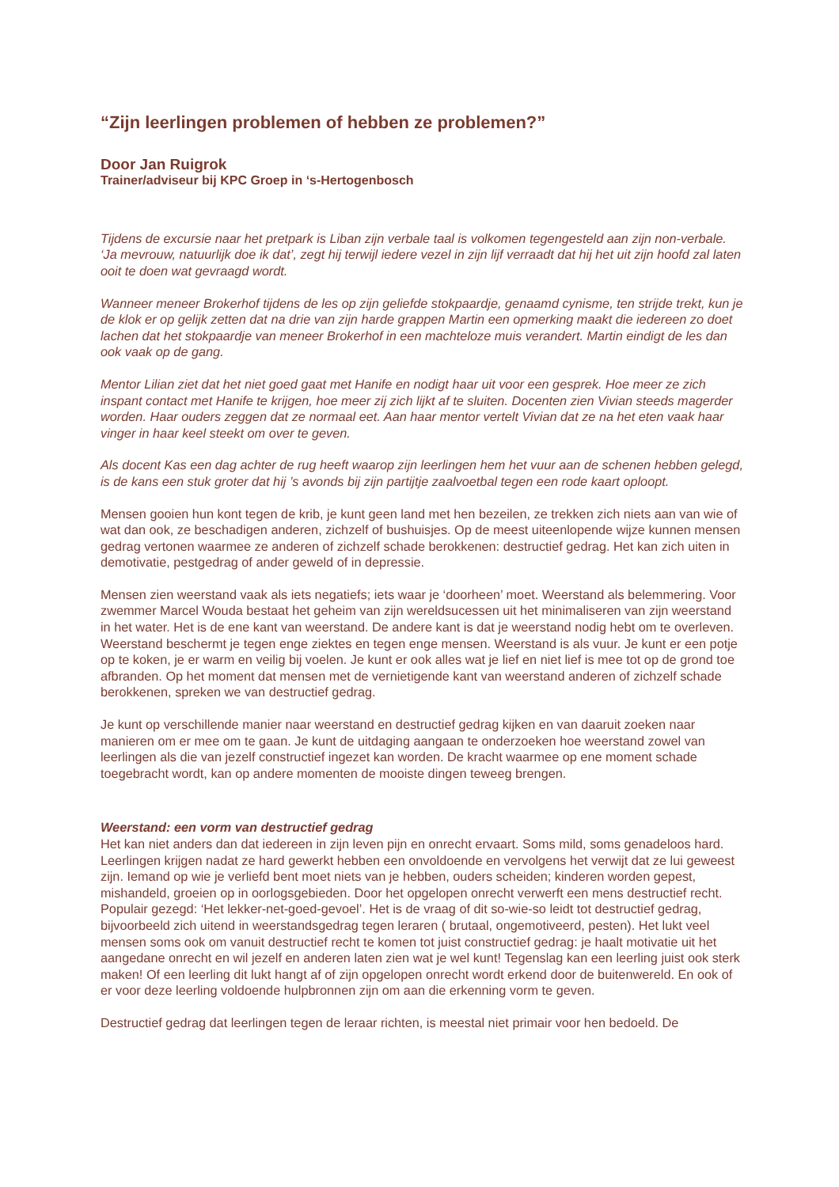“Zijn leerlingen problemen of hebben ze problemen?”
Door Jan Ruigrok
Trainer/adviseur bij KPC Groep in ‘s-Hertogenbosch
Tijdens de excursie naar het pretpark is Liban zijn verbale taal is volkomen tegengesteld aan zijn non-verbale. ‘Ja mevrouw, natuurlijk doe ik dat’, zegt hij terwijl iedere vezel in zijn lijf verraadt dat hij het uit zijn hoofd zal laten ooit te doen wat gevraagd wordt.
Wanneer meneer Brokerhof tijdens de les op zijn geliefde stokpaardje, genaamd cynisme, ten strijde trekt, kun je de klok er op gelijk zetten dat na drie van zijn harde grappen Martin een opmerking maakt die iedereen zo doet lachen dat het stokpaardje van meneer Brokerhof in een machteloze muis verandert. Martin eindigt de les dan ook vaak op de gang.
Mentor Lilian ziet dat het niet goed gaat met Hanife en nodigt haar uit voor een gesprek. Hoe meer ze zich inspant contact met Hanife te krijgen, hoe meer zij zich lijkt af te sluiten. Docenten zien Vivian steeds magerder worden. Haar ouders zeggen dat ze normaal eet. Aan haar mentor vertelt Vivian dat ze na het eten vaak haar vinger in haar keel steekt om over te geven.
Als docent Kas een dag achter de rug heeft waarop zijn leerlingen hem het vuur aan de schenen hebben gelegd, is de kans een stuk groter dat hij ’s avonds bij zijn partijtje zaalvoetbal tegen een rode kaart oploopt.
Mensen gooien hun kont tegen de krib, je kunt geen land met hen bezeilen, ze trekken zich niets aan van wie of wat dan ook, ze beschadigen anderen, zichzelf of bushuisjes. Op de meest uiteenlopende wijze kunnen mensen gedrag vertonen waarmee ze anderen of zichzelf schade berokkenen: destructief gedrag. Het kan zich uiten in demotivatie, pestgedrag of ander geweld of in depressie.
Mensen zien weerstand vaak als iets negatiefs; iets waar je ‘doorheen’ moet. Weerstand als belemmering. Voor zwemmer Marcel Wouda bestaat het geheim van zijn wereldsucessen uit het minimaliseren van zijn weerstand in het water. Het is de ene kant van weerstand. De andere kant is dat je weerstand nodig hebt om te overleven. Weerstand beschermt je tegen enge ziektes en tegen enge mensen. Weerstand is als vuur. Je kunt er een potje op te koken, je er warm en veilig bij voelen. Je kunt er ook alles wat je lief en niet lief is mee tot op de grond toe afbranden. Op het moment dat mensen met de vernietigende kant van weerstand anderen of zichzelf schade berokkenen, spreken we van destructief gedrag.
Je kunt op verschillende manier naar weerstand en destructief gedrag kijken en van daaruit zoeken naar manieren om er mee om te gaan. Je kunt de uitdaging aangaan te onderzoeken hoe weerstand zowel van leerlingen als die van jezelf constructief ingezet kan worden. De kracht waarmee op ene moment schade toegebracht wordt, kan op andere momenten de mooiste dingen teweeg brengen.
Weerstand: een vorm van destructief gedrag
Het kan niet anders dan dat iedereen in zijn leven pijn en onrecht ervaart. Soms mild, soms genadeloos hard. Leerlingen krijgen nadat ze hard gewerkt hebben een onvoldoende en vervolgens het verwijt dat ze lui geweest zijn. Iemand op wie je verliefd bent moet niets van je hebben, ouders scheiden; kinderen worden gepest, mishandeld, groeien op in oorlogsgebieden. Door het opgelopen onrecht verwerft een mens destructief recht. Populair gezegd: ‘Het lekker-net-goed-gevoel’. Het is de vraag of dit so-wie-so leidt tot destructief gedrag, bijvoorbeeld zich uitend in weerstandsgedrag tegen leraren ( brutaal, ongemotiveerd, pesten). Het lukt veel mensen soms ook om vanuit destructief recht te komen tot juist constructief gedrag: je haalt motivatie uit het aangedane onrecht en wil jezelf en anderen laten zien wat je wel kunt! Tegenslag kan een leerling juist ook sterk maken! Of een leerling dit lukt hangt af of zijn opgelopen onrecht wordt erkend door de buitenwereld. En ook of er voor deze leerling voldoende hulpbronnen zijn om aan die erkenning vorm te geven.
Destructief gedrag dat leerlingen tegen de leraar richten, is meestal niet primair voor hen bedoeld. De